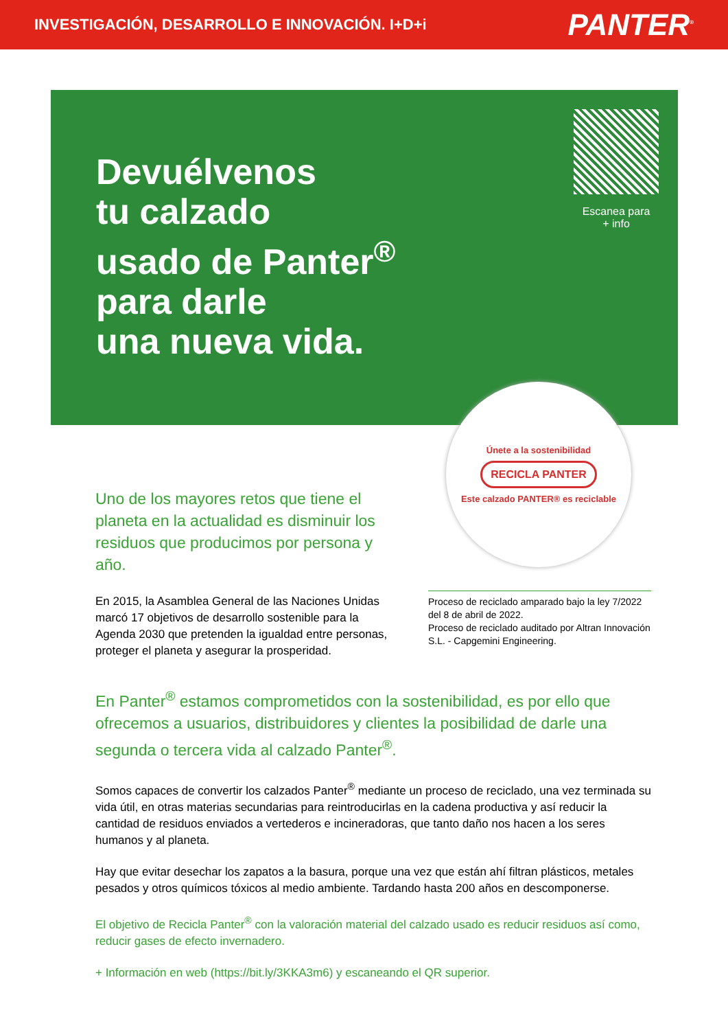INVESTIGACIÓN, DESARROLLO E INNOVACIÓN. I+D+i
PANTER<sup>®</sup>
Devuélvenos
tu calzado
usado de Panter<sup>®</sup>
para darle
una nueva vida.
Escanea para
+ info
Únete a la sostenibilidad
RECICLA PANTER
Este calzado PANTER® es reciclable
Uno de los mayores retos que tiene el planeta en la actualidad es disminuir los residuos que producimos por persona y año.
En 2015, la Asamblea General de las Naciones Unidas marcó 17 objetivos de desarrollo sostenible para la Agenda 2030 que pretenden la igualdad entre personas, proteger el planeta y asegurar la prosperidad.
Proceso de reciclado amparado bajo la ley 7/2022 del 8 de abril de 2022.
Proceso de reciclado auditado por Altran Innovación S.L. - Capgemini Engineering.
En Panter<sup>®</sup> estamos comprometidos con la sostenibilidad, es por ello que ofrecemos a usuarios, distribuidores y clientes la posibilidad de darle una segunda o tercera vida al calzado Panter<sup>®</sup>.
Somos capaces de convertir los calzados Panter<sup>®</sup> mediante un proceso de reciclado, una vez terminada su vida útil, en otras materias secundarias para reintroducirlas en la cadena productiva y así reducir la cantidad de residuos enviados a vertederos e incineradoras, que tanto daño nos hacen a los seres humanos y al planeta.
Hay que evitar desechar los zapatos a la basura, porque una vez que están ahí filtran plásticos, metales pesados y otros químicos tóxicos al medio ambiente. Tardando hasta 200 años en descomponerse.
El objetivo de Recicla Panter<sup>®</sup> con la valoración material del calzado usado es reducir residuos así como, reducir gases de efecto invernadero.
+ Información en web (https://bit.ly/3KKA3m6) y escaneando el QR superior.